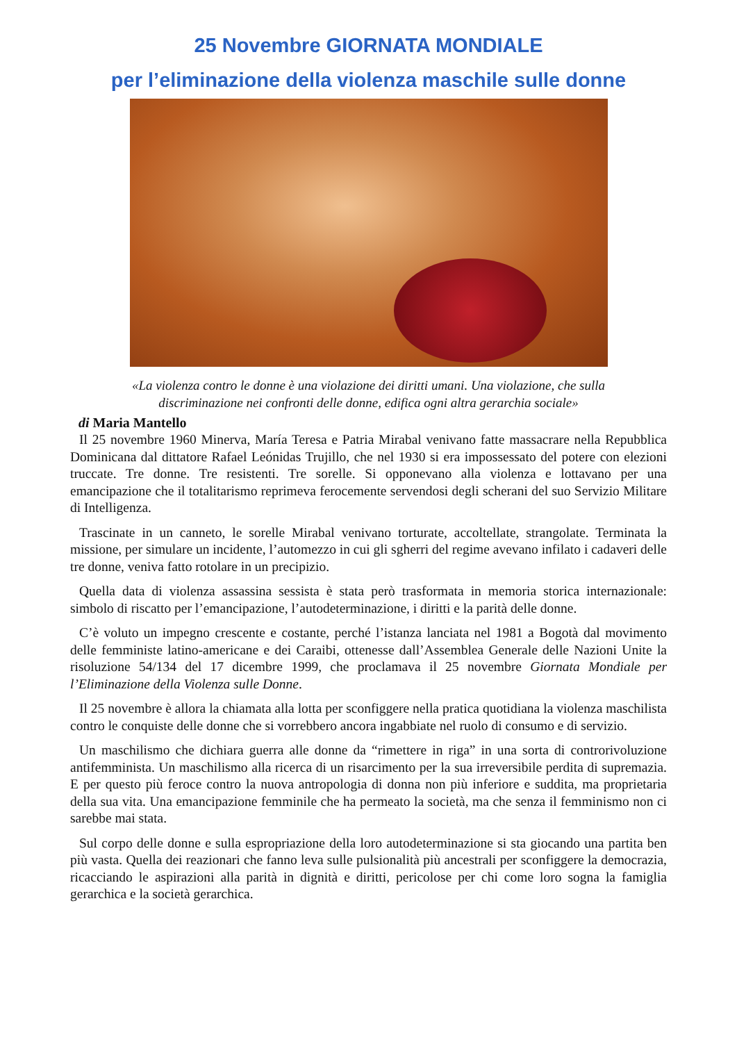25 Novembre GIORNATA MONDIALE
per l’eliminazione della violenza maschile sulle donne
«La violenza contro le donne è una violazione dei diritti umani. Una violazione, che sulla
discriminazione nei confronti delle donne, edifica ogni altra gerarchia sociale»
di Maria Mantello
Il 25 novembre 1960 Minerva, María Teresa e Patria Mirabal venivano fatte massacrare nella Repubblica Dominicana dal dittatore Rafael Leónidas Trujillo, che nel 1930 si era impossessato del potere con elezioni truccate. Tre donne. Tre resistenti. Tre sorelle. Si opponevano alla violenza e lottavano per una emancipazione che il totalitarismo reprimeva ferocemente servendosi degli scherani del suo Servizio Militare di Intelligenza.
Trascinate in un canneto, le sorelle Mirabal venivano torturate, accoltellate, strangolate. Terminata la missione, per simulare un incidente, l’automezzo in cui gli sgherri del regime avevano infilato i cadaveri delle tre donne, veniva fatto rotolare in un precipizio.
Quella data di violenza assassina sessista è stata però trasformata in memoria storica internazionale: simbolo di riscatto per l’emancipazione, l’autodeterminazione, i diritti e la parità delle donne.
C’è voluto un impegno crescente e costante, perché l’istanza lanciata nel 1981 a Bogotà dal movimento delle femministe latino-americane e dei Caraibi, ottenesse dall’Assemblea Generale delle Nazioni Unite la risoluzione 54/134 del 17 dicembre 1999, che proclamava il 25 novembre Giornata Mondiale per l’Eliminazione della Violenza sulle Donne.
Il 25 novembre è allora la chiamata alla lotta per sconfiggere nella pratica quotidiana la violenza maschilista contro le conquiste delle donne che si vorrebbero ancora ingabbiate nel ruolo di consumo e di servizio.
Un maschilismo che dichiara guerra alle donne da “rimettere in riga” in una sorta di controrivoluzione antifemminista. Un maschilismo alla ricerca di un risarcimento per la sua irreversibile perdita di supremazia. E per questo più feroce contro la nuova antropologia di donna non più inferiore e suddita, ma proprietaria della sua vita. Una emancipazione femminile che ha permeato la società, ma che senza il femminismo non ci sarebbe mai stata.
Sul corpo delle donne e sulla espropriazione della loro autodeterminazione si sta giocando una partita ben più vasta. Quella dei reazionari che fanno leva sulle pulsionalità più ancestrali per sconfiggere la democrazia, ricacciando le aspirazioni alla parità in dignità e diritti, pericolose per chi come loro sogna la famiglia gerarchica e la società gerarchica.